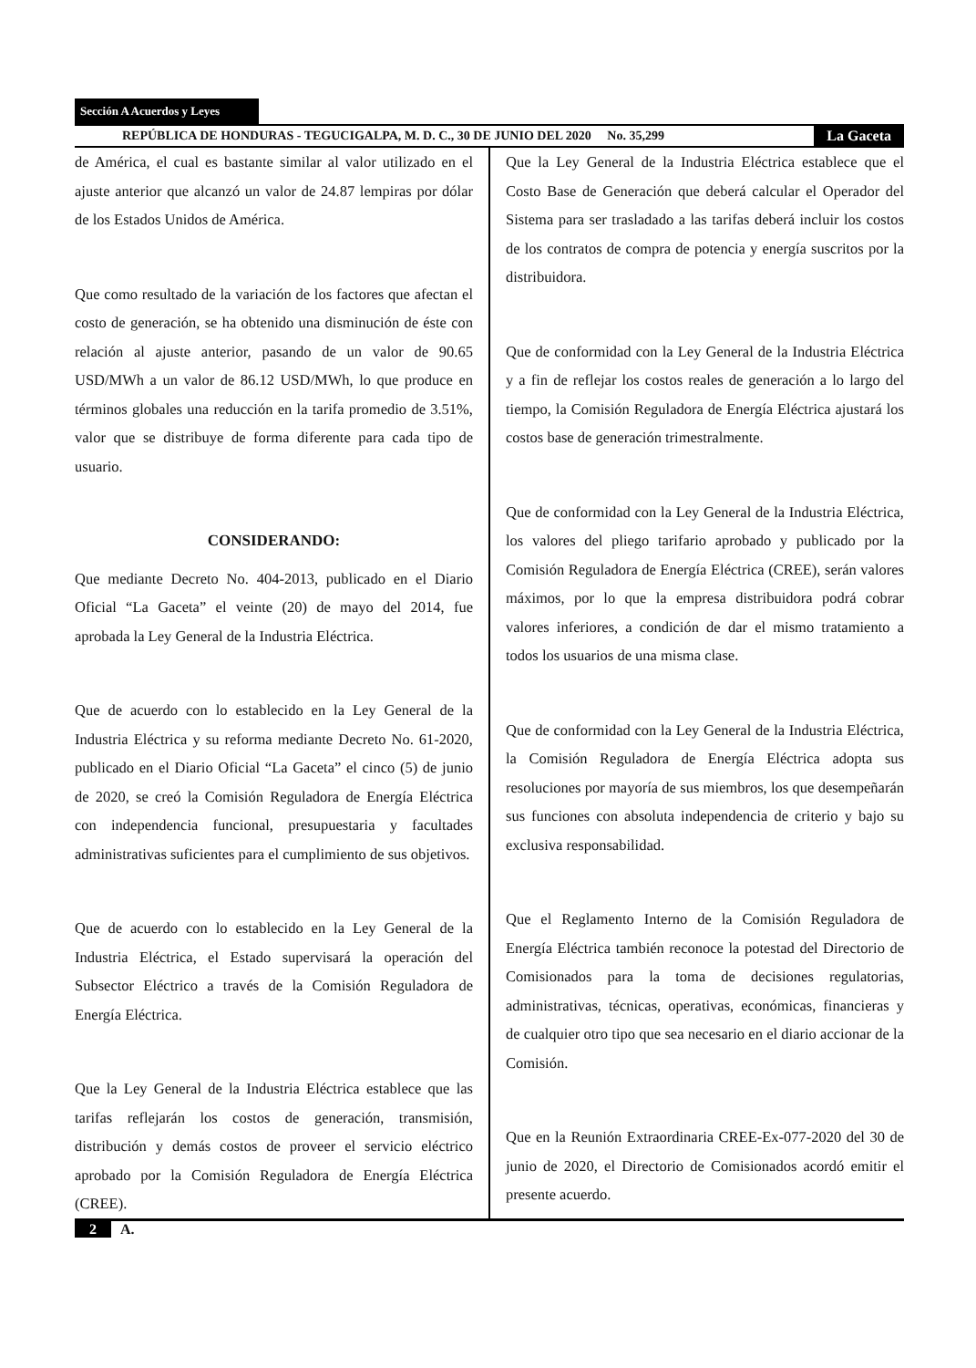Sección A Acuerdos y Leyes
REPÚBLICA DE HONDURAS - TEGUCIGALPA, M. D. C., 30 DE JUNIO DEL 2020 No. 35,299 La Gaceta
de América, el cual es bastante similar al valor utilizado en el ajuste anterior que alcanzó un valor de 24.87 lempiras por dólar de los Estados Unidos de América.
Que como resultado de la variación de los factores que afectan el costo de generación, se ha obtenido una disminución de éste con relación al ajuste anterior, pasando de un valor de 90.65 USD/MWh a un valor de 86.12 USD/MWh, lo que produce en términos globales una reducción en la tarifa promedio de 3.51%, valor que se distribuye de forma diferente para cada tipo de usuario.
CONSIDERANDO:
Que mediante Decreto No. 404-2013, publicado en el Diario Oficial “La Gaceta” el veinte (20) de mayo del 2014, fue aprobada la Ley General de la Industria Eléctrica.
Que de acuerdo con lo establecido en la Ley General de la Industria Eléctrica y su reforma mediante Decreto No. 61-2020, publicado en el Diario Oficial “La Gaceta” el cinco (5) de junio de 2020, se creó la Comisión Reguladora de Energía Eléctrica con independencia funcional, presupuestaria y facultades administrativas suficientes para el cumplimiento de sus objetivos.
Que de acuerdo con lo establecido en la Ley General de la Industria Eléctrica, el Estado supervisará la operación del Subsector Eléctrico a través de la Comisión Reguladora de Energía Eléctrica.
Que la Ley General de la Industria Eléctrica establece que las tarifas reflejarán los costos de generación, transmisión, distribución y demás costos de proveer el servicio eléctrico aprobado por la Comisión Reguladora de Energía Eléctrica (CREE).
Que la Ley General de la Industria Eléctrica establece que el Costo Base de Generación que deberá calcular el Operador del Sistema para ser trasladado a las tarifas deberá incluir los costos de los contratos de compra de potencia y energía suscritos por la distribuidora.
Que de conformidad con la Ley General de la Industria Eléctrica y a fin de reflejar los costos reales de generación a lo largo del tiempo, la Comisión Reguladora de Energía Eléctrica ajustará los costos base de generación trimestralmente.
Que de conformidad con la Ley General de la Industria Eléctrica, los valores del pliego tarifario aprobado y publicado por la Comisión Reguladora de Energía Eléctrica (CREE), serán valores máximos, por lo que la empresa distribuidora podrá cobrar valores inferiores, a condición de dar el mismo tratamiento a todos los usuarios de una misma clase.
Que de conformidad con la Ley General de la Industria Eléctrica, la Comisión Reguladora de Energía Eléctrica adopta sus resoluciones por mayoría de sus miembros, los que desempeñarán sus funciones con absoluta independencia de criterio y bajo su exclusiva responsabilidad.
Que el Reglamento Interno de la Comisión Reguladora de Energía Eléctrica también reconoce la potestad del Directorio de Comisionados para la toma de decisiones regulatorias, administrativas, técnicas, operativas, económicas, financieras y de cualquier otro tipo que sea necesario en el diario accionar de la Comisión.
Que en la Reunión Extraordinaria CREE-Ex-077-2020 del 30 de junio de 2020, el Directorio de Comisionados acordó emitir el presente acuerdo.
2 A.